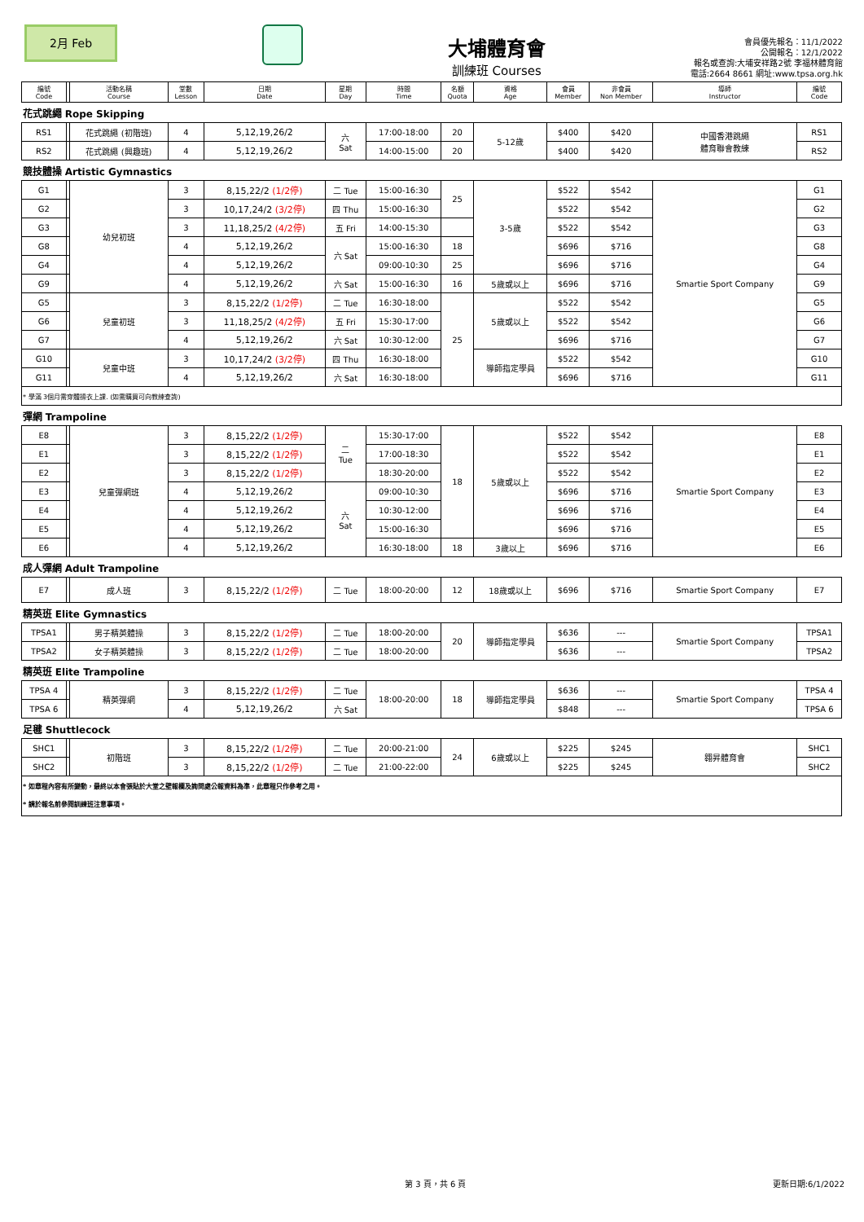2月 Feb
大埔體育會
訓練班 Courses
會員優先報名：11/1/2022
公開報名：12/1/2022
報名或查詢:大埔安祥路2號 李福林體育館
電話:2664 8661 網址:www.tpsa.org.hk
| 編號 Code | | 活動名稱 Course | 堂數 Lesson | 日期 Date | 星期 Day | 時間 Time | 名額 Quota | 資格 Age | 會員 Member | 非會員 Non Member | 導師 Instructor | 編號 Code |
| --- | --- | --- | --- | --- | --- | --- | --- | --- | --- | --- | --- | --- |
| 花式跳繩 Rope Skipping | | | | | | | | | | | | |
| RS1 | | 花式跳繩 (初階班) | 4 | 5,12,19,26/2 | 六 Sat | 17:00-18:00 | 20 | 5-12歲 | $400 | $420 | 中國香港跳繩 體育聯會教練 | RS1 |
| RS2 | | 花式跳繩 (興趣班) | 4 | 5,12,19,26/2 | | 14:00-15:00 | 20 | | $400 | $420 | | RS2 |
| 競技體操 Artistic Gymnastics | | | | | | | | | | | | |
| G1 | | 幼兒初班 | 3 | 8,15,22/2 (1/2停) | 二 Tue | 15:00-16:30 | 25 | 3-5歲 | $522 | $542 | Smartie Sport Company | G1 |
| G2 | | | 3 | 10,17,24/2 (3/2停) | 四 Thu | 15:00-16:30 | | | $522 | $542 | | G2 |
| G3 | | | 3 | 11,18,25/2 (4/2停) | 五 Fri | 14:00-15:30 | | | $522 | $542 | | G3 |
| G8 | | | 4 | 5,12,19,26/2 | 六 Sat | 15:00-16:30 | 18 | | $696 | $716 | | G8 |
| G4 | | | 4 | 5,12,19,26/2 | | 09:00-10:30 | 25 | | $696 | $716 | | G4 |
| G9 | | | 4 | 5,12,19,26/2 | 六 Sat | 15:00-16:30 | 16 | 5歲或以上 | $696 | $716 | | G9 |
| G5 | | 兒童初班 | 3 | 8,15,22/2 (1/2停) | 二 Tue | 16:30-18:00 | 25 | 5歲或以上 | $522 | $542 | | G5 |
| G6 | | | 3 | 11,18,25/2 (4/2停) | 五 Fri | 15:30-17:00 | | | $522 | $542 | | G6 |
| G7 | | | 4 | 5,12,19,26/2 | 六 Sat | 10:30-12:00 | | | $696 | $716 | | G7 |
| G10 | | 兒童中班 | 3 | 10,17,24/2 (3/2停) | 四 Thu | 16:30-18:00 | | 導師指定學員 | $522 | $542 | | G10 |
| G11 | | | 4 | 5,12,19,26/2 | 六 Sat | 16:30-18:00 | | | $696 | $716 | | G11 |
| * 學滿 3個月需穿體操衣上課. (如需購買可向教練查詢) | | | | | | | | | | | | |
| 彈網 Trampoline | | | | | | | | | | | | |
| E8 | | 兒童彈網班 | 3 | 8,15,22/2 (1/2停) | 二 Tue | 15:30-17:00 | 18 | 5歲或以上 | $522 | $542 | Smartie Sport Company | E8 |
| E1 | | | 3 | 8,15,22/2 (1/2停) | | 17:00-18:30 | | | $522 | $542 | | E1 |
| E2 | | | 3 | 8,15,22/2 (1/2停) | | 18:30-20:00 | | | $522 | $542 | | E2 |
| E3 | | | 4 | 5,12,19,26/2 | 六 Sat | 09:00-10:30 | | | $696 | $716 | | E3 |
| E4 | | | 4 | 5,12,19,26/2 | | 10:30-12:00 | | | $696 | $716 | | E4 |
| E5 | | | 4 | 5,12,19,26/2 | | 15:00-16:30 | | | $696 | $716 | | E5 |
| E6 | | | 4 | 5,12,19,26/2 | | 16:30-18:00 | 18 | 3歲以上 | $696 | $716 | | E6 |
| 成人彈網 Adult Trampoline | | | | | | | | | | | | |
| E7 | | 成人班 | 3 | 8,15,22/2 (1/2停) | 二 Tue | 18:00-20:00 | 12 | 18歲或以上 | $696 | $716 | Smartie Sport Company | E7 |
| 精英班 Elite Gymnastics | | | | | | | | | | | | |
| TPSA1 | | 男子精英體操 | 3 | 8,15,22/2 (1/2停) | 二 Tue | 18:00-20:00 | 20 | 導師指定學員 | $636 | --- | Smartie Sport Company | TPSA1 |
| TPSA2 | | 女子精英體操 | 3 | 8,15,22/2 (1/2停) | 二 Tue | 18:00-20:00 | | | $636 | --- | | TPSA2 |
| 精英班 Elite Trampoline | | | | | | | | | | | | |
| TPSA 4 | | 精英彈網 | 3 | 8,15,22/2 (1/2停) | 二 Tue | 18:00-20:00 | 18 | 導師指定學員 | $636 | --- | Smartie Sport Company | TPSA 4 |
| TPSA 6 | | | 4 | 5,12,19,26/2 | 六 Sat | | | | $848 | --- | | TPSA 6 |
| 足毽 Shuttlecock | | | | | | | | | | | | |
| SHC1 | | 初階班 | 3 | 8,15,22/2 (1/2停) | 二 Tue | 20:00-21:00 | 24 | 6歲或以上 | $225 | $245 | 翱昇體育會 | SHC1 |
| SHC2 | | | 3 | 8,15,22/2 (1/2停) | 二 Tue | 21:00-22:00 | | | $225 | $245 | | SHC2 |
| * 如章程內容有所變動，最終以本會張貼於大堂之壁報欄及詢問處公報資料為準，此章程只作參考之用。 * 請於報名前參閱訓練班注意事項。 | | | | | | | | | | | | |
第 3 頁，共 6 頁 更新日期:6/1/2022